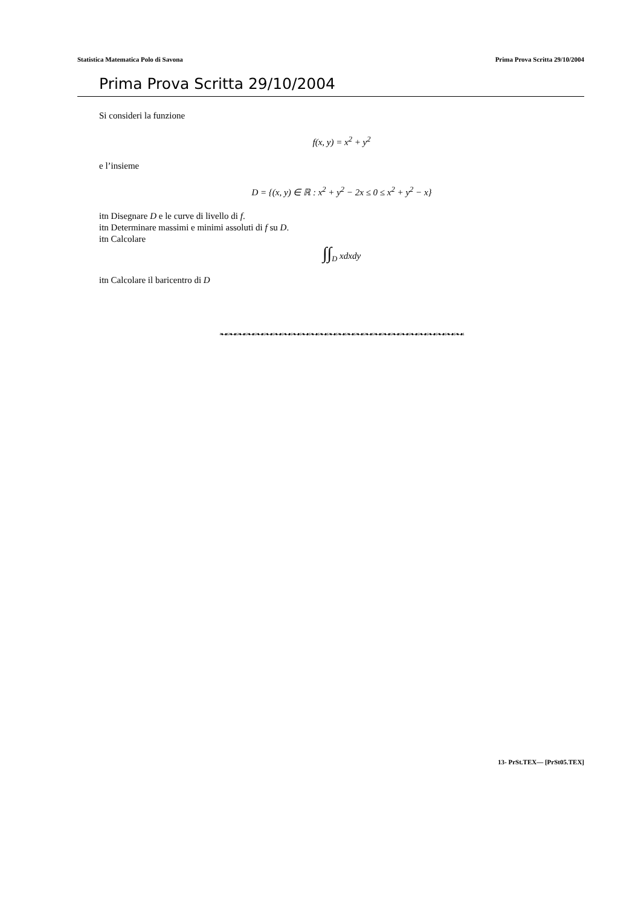Statistica Matematica Polo di Savona Prima Prova Scritta 29/10/2004
Prima Prova Scritta 29/10/2004
Si consideri la funzione
f(x, y) = x<sup>2</sup> + y<sup>2</sup>
e l’insieme
D = {(x, y) ∈ ℝ : x<sup>2</sup> + y<sup>2</sup> − 2x ≤ 0 ≤ x<sup>2</sup> + y<sup>2</sup> − x}
itn Disegnare D e le curve di livello di f.
itn Determinare massimi e minimi assoluti di f su D.
itn Calcolare
∫∫<sub>D</sub> xdxdy
itn Calcolare il baricentro di D
❧☙❧☙❧☙❧☙❧☙❧☙❧☙❧☙❧☙❧☙❧☙❧☙❧☙❧☙❧☙❧☙❧☙❧☙❧☙❧☙❧☙❧☙❧☙❧☙❧☙❧☙❧☙
13- PrSt.TEX— [PrSt05.TEX]